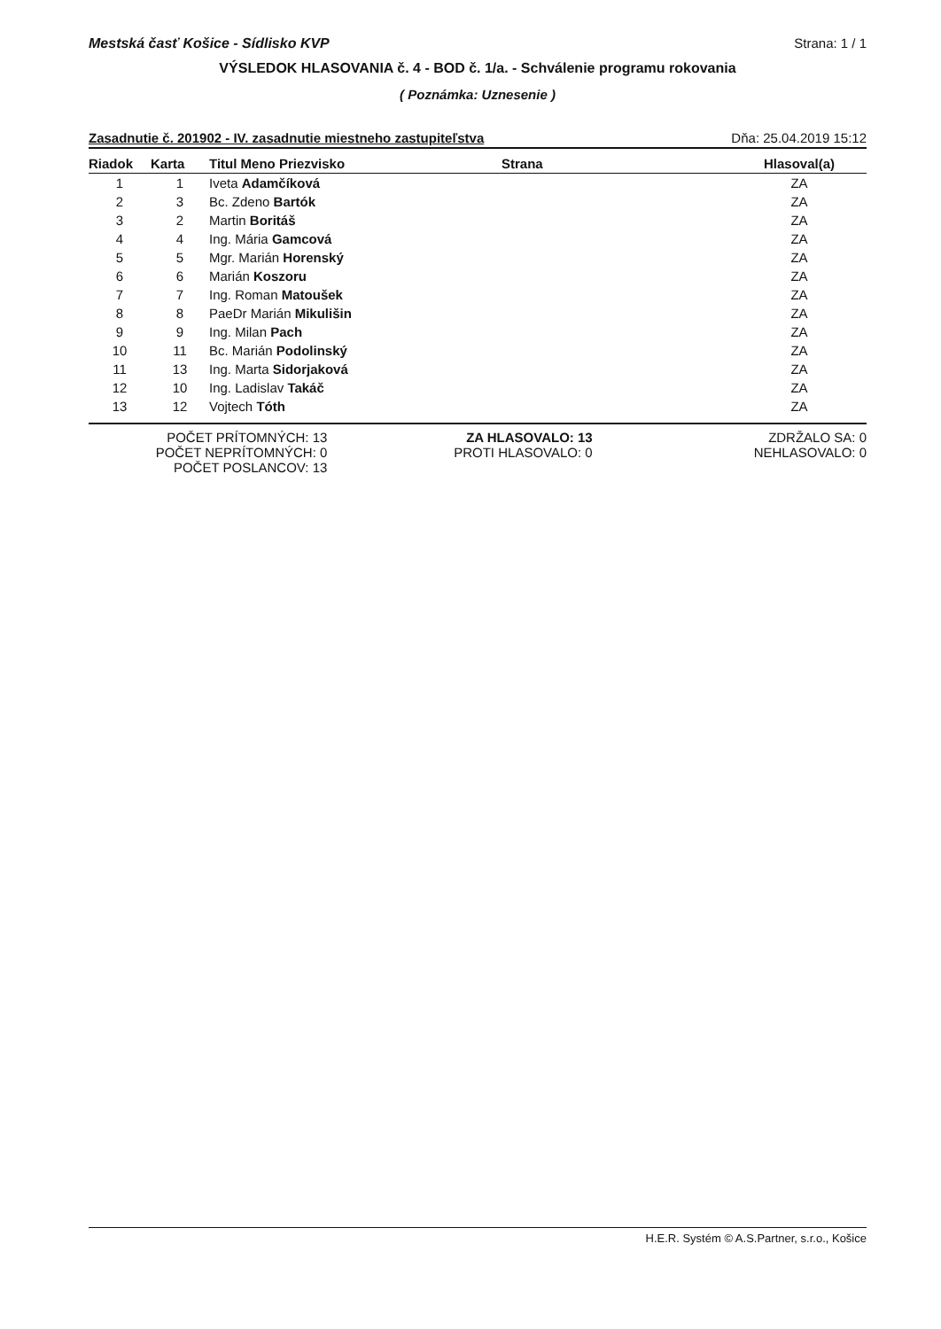Mestská časť Košice - Sídlisko KVP Strana: 1 / 1
VÝSLEDOK HLASOVANIA č. 4 - BOD č. 1/a. - Schválenie programu rokovania
( Poznámka: Uznesenie )
Zasadnutie č. 201902 - IV. zasadnutie miestneho zastupiteľstva Dňa: 25.04.2019 15:12
| Riadok | Karta | Titul Meno Priezvisko | Strana | Hlasoval(a) |
| --- | --- | --- | --- | --- |
| 1 | 1 | Iveta Adamčíková | | ZA |
| 2 | 3 | Bc. Zdeno Bartók | | ZA |
| 3 | 2 | Martin Boritáš | | ZA |
| 4 | 4 | Ing. Mária Gamcová | | ZA |
| 5 | 5 | Mgr. Marián Horenský | | ZA |
| 6 | 6 | Marián Koszoru | | ZA |
| 7 | 7 | Ing. Roman Matoušek | | ZA |
| 8 | 8 | PaeDr Marián Mikulišin | | ZA |
| 9 | 9 | Ing. Milan Pach | | ZA |
| 10 | 11 | Bc. Marián Podolinský | | ZA |
| 11 | 13 | Ing. Marta Sidorjaková | | ZA |
| 12 | 10 | Ing. Ladislav Takáč | | ZA |
| 13 | 12 | Vojtech Tóth | | ZA |
POČET PRÍTOMNÝCH: 13
POČET NEPRÍTOMNÝCH: 0
POČET POSLANCOV: 13
ZA HLASOVALO: 13
PROTI HLASOVALO: 0
ZDRŽALO SA: 0
NEHLASOVALO: 0
H.E.R. Systém © A.S.Partner, s.r.o., Košice